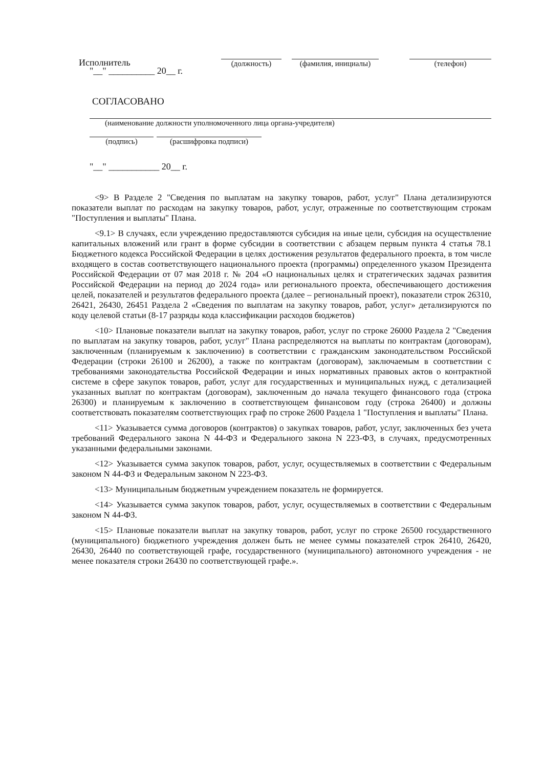Исполнитель
(должность) (фамилия, инициалы)
(телефон)
"__" __________ 20__ г.
СОГЛАСОВАНО
(наименование должности уполномоченного лица органа-учредителя)
(подпись) (расшифровка подписи)
"__" ___________ 20__ г.
<9> В Разделе 2 "Сведения по выплатам на закупку товаров, работ, услуг" Плана детализируются показатели выплат по расходам на закупку товаров, работ, услуг, отраженные по соответствующим строкам "Поступления и выплаты" Плана.
<9.1> В случаях, если учреждению предоставляются субсидия на иные цели, субсидия на осуществление капитальных вложений или грант в форме субсидии в соответствии с абзацем первым пункта 4 статья 78.1 Бюджетного кодекса Российской Федерации в целях достижения результатов федерального проекта, в том числе входящего в состав соответствующего национального проекта (программы) определенного указом Президента Российской Федерации от 07 мая 2018 г. № 204 «О национальных целях и стратегических задачах развития Российской Федерации на период до 2024 года» или регионального проекта, обеспечивающего достижения целей, показателей и результатов федерального проекта (далее – региональный проект), показатели строк 26310, 26421, 26430, 26451 Раздела 2 «Сведения по выплатам на закупку товаров, работ, услуг» детализируются по коду целевой статьи (8-17 разряды кода классификации расходов бюджетов)
<10> Плановые показатели выплат на закупку товаров, работ, услуг по строке 26000 Раздела 2 "Сведения по выплатам на закупку товаров, работ, услуг" Плана распределяются на выплаты по контрактам (договорам), заключенным (планируемым к заключению) в соответствии с гражданским законодательством Российской Федерации (строки 26100 и 26200), а также по контрактам (договорам), заключаемым в соответствии с требованиями законодательства Российской Федерации и иных нормативных правовых актов о контрактной системе в сфере закупок товаров, работ, услуг для государственных и муниципальных нужд, с детализацией указанных выплат по контрактам (договорам), заключенным до начала текущего финансового года (строка 26300) и планируемым к заключению в соответствующем финансовом году (строка 26400) и должны соответствовать показателям соответствующих граф по строке 2600 Раздела 1 "Поступления и выплаты" Плана.
<11> Указывается сумма договоров (контрактов) о закупках товаров, работ, услуг, заключенных без учета требований Федерального закона N 44-ФЗ и Федерального закона N 223-ФЗ, в случаях, предусмотренных указанными федеральными законами.
<12> Указывается сумма закупок товаров, работ, услуг, осуществляемых в соответствии с Федеральным законом N 44-ФЗ и Федеральным законом N 223-ФЗ.
<13> Муниципальным бюджетным учреждением показатель не формируется.
<14> Указывается сумма закупок товаров, работ, услуг, осуществляемых в соответствии с Федеральным законом N 44-ФЗ.
<15> Плановые показатели выплат на закупку товаров, работ, услуг по строке 26500 государственного (муниципального) бюджетного учреждения должен быть не менее суммы показателей строк 26410, 26420, 26430, 26440 по соответствующей графе, государственного (муниципального) автономного учреждения - не менее показателя строки 26430 по соответствующей графе.».